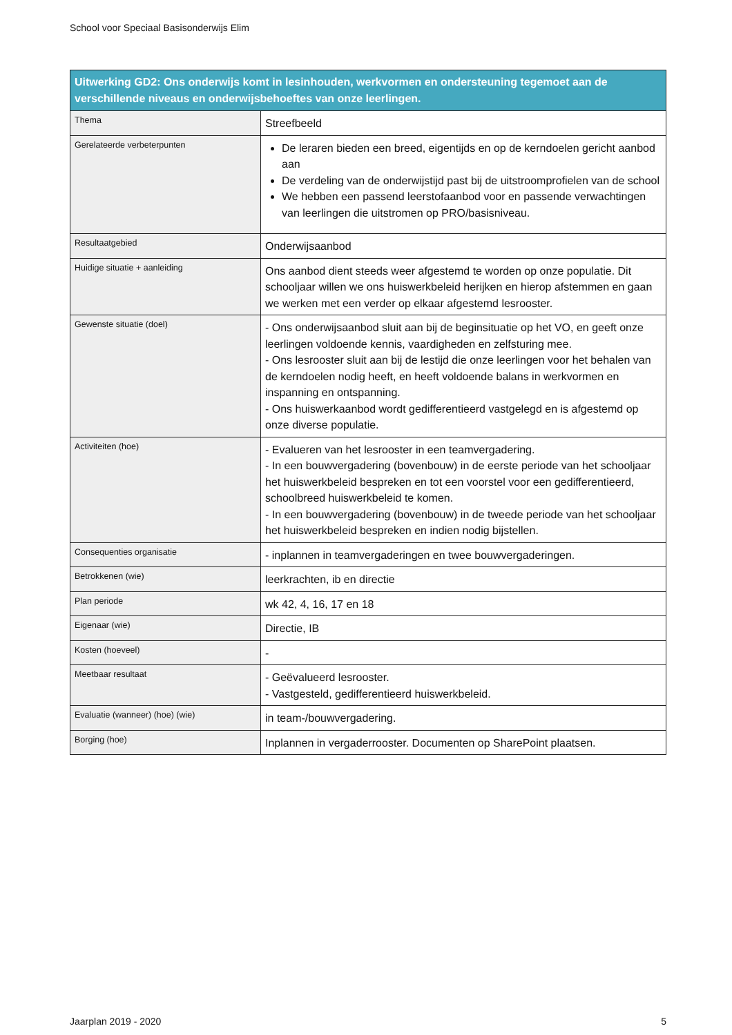School voor Speciaal Basisonderwijs Elim
| Uitwerking GD2: Ons onderwijs komt in lesinhouden, werkvormen en ondersteuning tegemoet aan de verschillende niveaus en onderwijsbehoeftes van onze leerlingen. | |
| --- | --- |
| Thema | Streefbeeld |
| Gerelateerde verbeterpunten | De leraren bieden een breed, eigentijds en op de kerndoelen gericht aanbod aan De verdeling van de onderwijstijd past bij de uitstroomprofielen van de school We hebben een passend leerstofaanbod voor en passende verwachtingen van leerlingen die uitstromen op PRO/basisniveau. |
| Resultaatgebied | Onderwijsaanbod |
| Huidige situatie + aanleiding | Ons aanbod dient steeds weer afgestemd te worden op onze populatie. Dit schooljaar willen we ons huiswerkbeleid herijken en hierop afstemmen en gaan we werken met een verder op elkaar afgestemd lesrooster. |
| Gewenste situatie (doel) | - Ons onderwijsaanbod sluit aan bij de beginsituatie op het VO, en geeft onze leerlingen voldoende kennis, vaardigheden en zelfsturing mee. - Ons lesrooster sluit aan bij de lestijd die onze leerlingen voor het behalen van de kerndoelen nodig heeft, en heeft voldoende balans in werkvormen en inspanning en ontspanning. - Ons huiswerkaanbod wordt gedifferentieerd vastgelegd en is afgestemd op onze diverse populatie. |
| Activiteiten (hoe) | - Evalueren van het lesrooster in een teamvergadering. - In een bouwvergadering (bovenbouw) in de eerste periode van het schooljaar het huiswerkbeleid bespreken en tot een voorstel voor een gedifferentieerd, schoolbreed huiswerkbeleid te komen. - In een bouwvergadering (bovenbouw) in de tweede periode van het schooljaar het huiswerkbeleid bespreken en indien nodig bijstellen. |
| Consequenties organisatie | - inplannen in teamvergaderingen en twee bouwvergaderingen. |
| Betrokkenen (wie) | leerkrachten, ib en directie |
| Plan periode | wk 42, 4, 16, 17 en 18 |
| Eigenaar (wie) | Directie, IB |
| Kosten (hoeveel) | - |
| Meetbaar resultaat | - Geëvalueerd lesrooster. - Vastgesteld, gedifferentieerd huiswerkbeleid. |
| Evaluatie (wanneer) (hoe) (wie) | in team-/bouwvergadering. |
| Borging (hoe) | Inplannen in vergaderrooster. Documenten op SharePoint plaatsen. |
Jaarplan 2019 - 2020 5